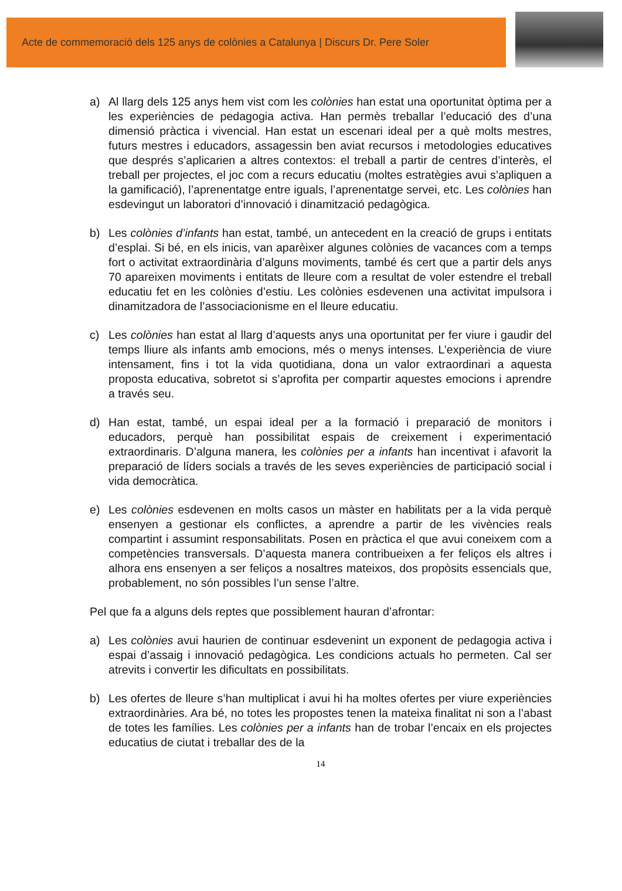Acte de commemoració dels 125 anys de colònies a Catalunya | Discurs Dr. Pere Soler
a) Al llarg dels 125 anys hem vist com les colònies han estat una oportunitat òptima per a les experiències de pedagogia activa. Han permès treballar l’educació des d’una dimensió pràctica i vivencial. Han estat un escenari ideal per a què molts mestres, futurs mestres i educadors, assagessin ben aviat recursos i metodologies educatives que després s’aplicarien a altres contextos: el treball a partir de centres d’interès, el treball per projectes, el joc com a recurs educatiu (moltes estratègies avui s’apliquen a la gamificació), l’aprenentatge entre iguals, l’aprenentatge servei, etc. Les colònies han esdevingut un laboratori d’innovació i dinamització pedagògica.
b) Les colònies d’infants han estat, també, un antecedent en la creació de grups i entitats d’esplai. Si bé, en els inicis, van aparèixer algunes colònies de vacances com a temps fort o activitat extraordinària d’alguns moviments, també és cert que a partir dels anys 70 apareixen moviments i entitats de lleure com a resultat de voler estendre el treball educatiu fet en les colònies d’estiu. Les colònies esdevenen una activitat impulsora i dinamitzadora de l’associacionisme en el lleure educatiu.
c) Les colònies han estat al llarg d’aquests anys una oportunitat per fer viure i gaudir del temps lliure als infants amb emocions, més o menys intenses. L’experiència de viure intensament, fins i tot la vida quotidiana, dona un valor extraordinari a aquesta proposta educativa, sobretot si s’aprofita per compartir aquestes emocions i aprendre a través seu.
d) Han estat, també, un espai ideal per a la formació i preparació de monitors i educadors, perquè han possibilitat espais de creixement i experimentació extraordinaris. D’alguna manera, les colònies per a infants han incentivat i afavorit la preparació de líders socials a través de les seves experiències de participació social i vida democràtica.
e) Les colònies esdevenen en molts casos un màster en habilitats per a la vida perquè ensenyen a gestionar els conflictes, a aprendre a partir de les vivències reals compartint i assumint responsabilitats. Posen en pràctica el que avui coneixem com a competències transversals. D’aquesta manera contribueixen a fer feliços els altres i alhora ens ensenyen a ser feliços a nosaltres mateixos, dos propòsits essencials que, probablement, no són possibles l’un sense l’altre.
Pel que fa a alguns dels reptes que possiblement hauran d’afrontar:
a) Les colònies avui haurien de continuar esdevenint un exponent de pedagogia activa i espai d’assaig i innovació pedagògica. Les condicions actuals ho permeten. Cal ser atrevits i convertir les dificultats en possibilitats.
b) Les ofertes de lleure s’han multiplicat i avui hi ha moltes ofertes per viure experiències extraordinàries. Ara bé, no totes les propostes tenen la mateixa finalitat ni son a l’abast de totes les famílies. Les colònies per a infants han de trobar l’encaix en els projectes educatius de ciutat i treballar des de la
14